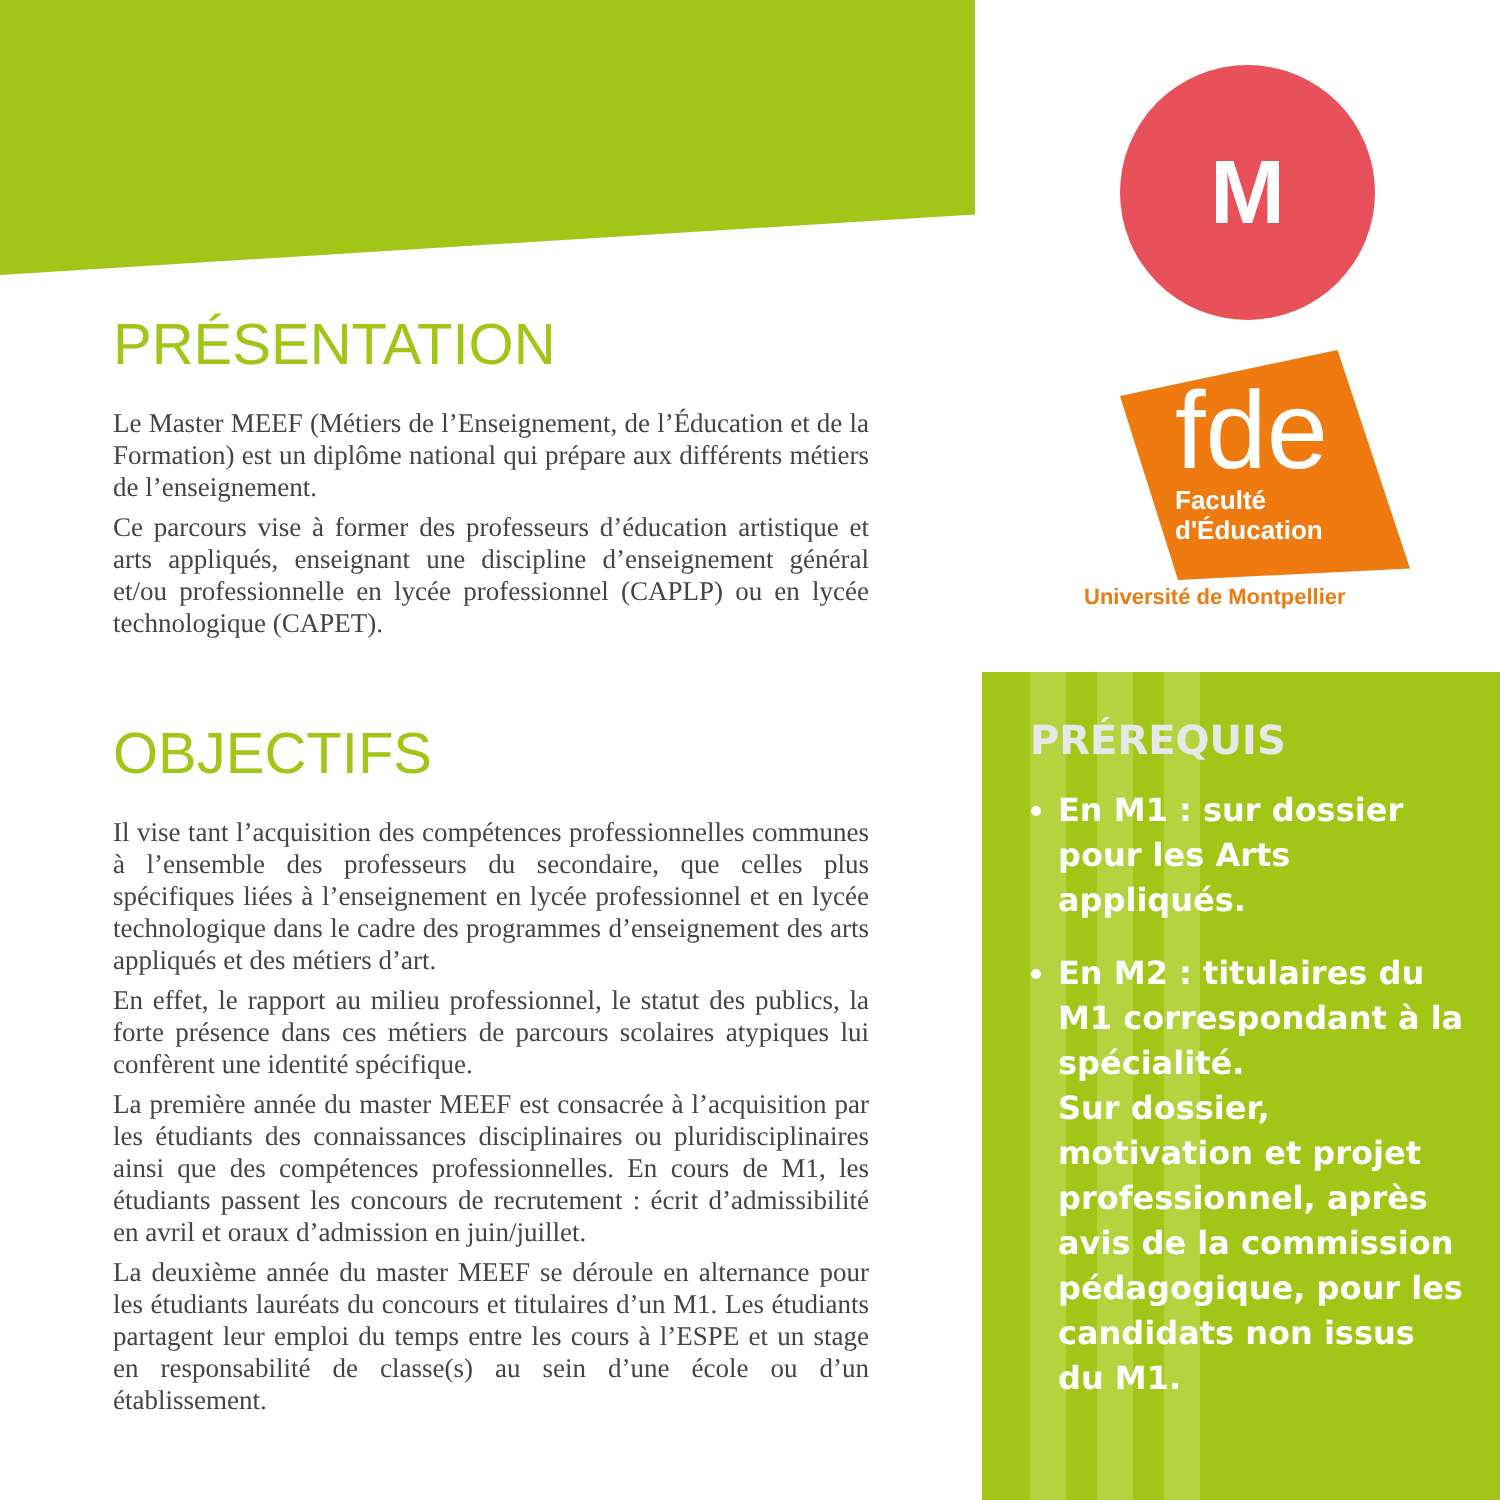M
fde
Faculté
d'Éducation
Université de Montpellier
PRÉSENTATION
Le Master MEEF (Métiers de l’Enseignement, de l’Éducation et de la Formation) est un diplôme national qui prépare aux différents métiers de l’enseignement.
Ce parcours vise à former des professeurs d’éducation artistique et arts appliqués, enseignant une discipline d’enseignement général et/ou professionnelle en lycée professionnel (CAPLP) ou en lycée technologique (CAPET).
OBJECTIFS
Il vise tant l’acquisition des compétences professionnelles communes à l’ensemble des professeurs du secondaire, que celles plus spécifiques liées à l’enseignement en lycée professionnel et en lycée technologique dans le cadre des programmes d’enseignement des arts appliqués et des métiers d’art.
En effet, le rapport au milieu professionnel, le statut des publics, la forte présence dans ces métiers de parcours scolaires atypiques lui confèrent une identité spécifique.
La première année du master MEEF est consacrée à l’acquisition par les étudiants des connaissances disciplinaires ou pluridisciplinaires ainsi que des compétences professionnelles. En cours de M1, les étudiants passent les concours de recrutement : écrit d’admissibilité en avril et oraux d’admission en juin/juillet.
La deuxième année du master MEEF se déroule en alternance pour les étudiants lauréats du concours et titulaires d’un M1. Les étudiants partagent leur emploi du temps entre les cours à l’ESPE et un stage en responsabilité de classe(s) au sein d’une école ou d’un établissement.
PRÉREQUIS
En M1 : sur dossier pour les Arts appliqués.
En M2 : titulaires du M1 correspondant à la spécialité.
Sur dossier, motivation et projet professionnel, après avis de la commission pédagogique, pour les candidats non issus du M1.